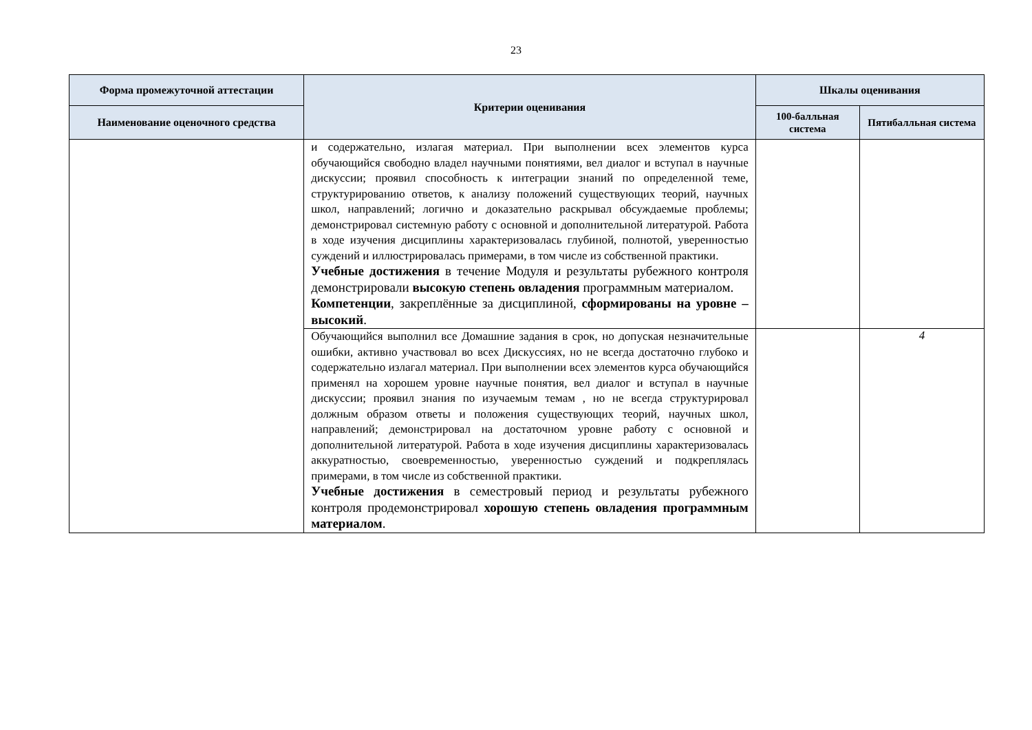23
| Форма промежуточной аттестации | Критерии оценивания | Шкалы оценивания | |
| --- | --- | --- | --- |
| Наименование оценочного средства | | 100-балльная система | Пятибалльная система |
| | и содержательно, излагая материал. При выполнении всех элементов курса обучающийся свободно владел научными понятиями, вел диалог и вступал в научные дискуссии; проявил способность к интеграции знаний по определенной теме, структурированию ответов, к анализу положений существующих теорий, научных школ, направлений; логично и доказательно раскрывал обсуждаемые проблемы; демонстрировал системную работу с основной и дополнительной литературой. Работа в ходе изучения дисциплины характеризовалась глубиной, полнотой, уверенностью суждений и иллюстрировалась примерами, в том числе из собственной практики. Учебные достижения в течение Модуля и результаты рубежного контроля демонстрировали высокую степень овладения программным материалом. Компетенции , закреплённые за дисциплиной, сформированы на уровне – высокий . | | |
| | Обучающийся выполнил все Домашние задания в срок, но допуская незначительные ошибки, активно участвовал во всех Дискуссиях, но не всегда достаточно глубоко и содержательно излагал материал. При выполнении всех элементов курса обучающийся применял на хорошем уровне научные понятия, вел диалог и вступал в научные дискуссии; проявил знания по изучаемым темам , но не всегда структурировал должным образом ответы и положения существующих теорий, научных школ, направлений; демонстрировал на достаточном уровне работу с основной и дополнительной литературой. Работа в ходе изучения дисциплины характеризовалась аккуратностью, своевременностью, уверенностью суждений и подкреплялась примерами, в том числе из собственной практики. Учебные достижения в семестровый период и результаты рубежного контроля продемонстрировал хорошую степень овладения программным материалом . | | 4 |